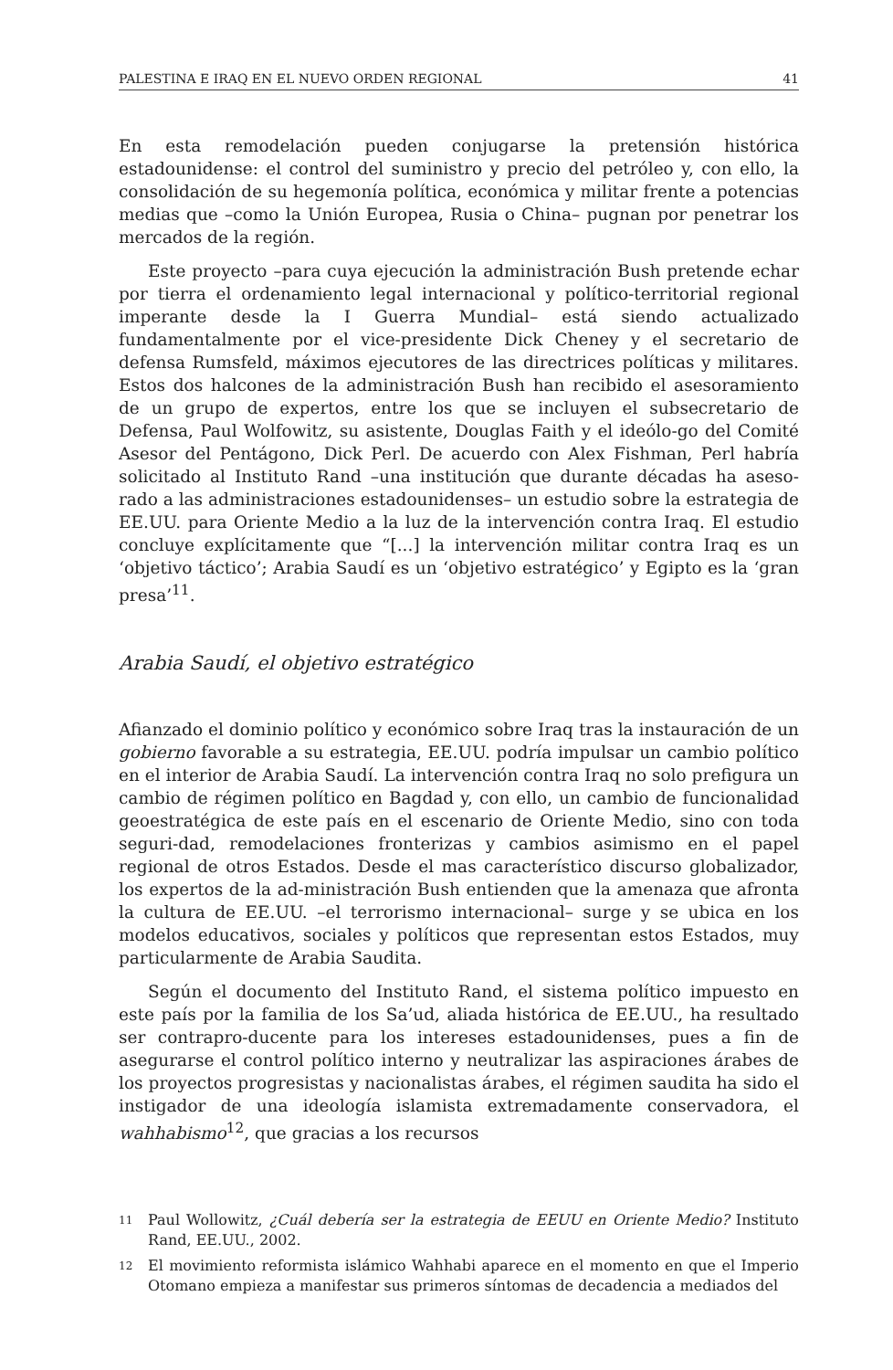PALESTINA E IRAQ EN EL NUEVO ORDEN REGIONAL 41
En esta remodelación pueden conjugarse la pretensión histórica estadounidense: el control del suministro y precio del petróleo y, con ello, la consolidación de su hegemonía política, económica y militar frente a potencias medias que –como la Unión Europea, Rusia o China– pugnan por penetrar los mercados de la región.
Este proyecto –para cuya ejecución la administración Bush pretende echar por tierra el ordenamiento legal internacional y político-territorial regional imperante desde la I Guerra Mundial– está siendo actualizado fundamentalmente por el vice-presidente Dick Cheney y el secretario de defensa Rumsfeld, máximos ejecutores de las directrices políticas y militares. Estos dos halcones de la administración Bush han recibido el asesoramiento de un grupo de expertos, entre los que se incluyen el subsecretario de Defensa, Paul Wolfowitz, su asistente, Douglas Faith y el ideólo-go del Comité Asesor del Pentágono, Dick Perl. De acuerdo con Alex Fishman, Perl habría solicitado al Instituto Rand –una institución que durante décadas ha aseso-rado a las administraciones estadounidenses– un estudio sobre la estrategia de EE.UU. para Oriente Medio a la luz de la intervención contra Iraq. El estudio concluye explícitamente que “[...] la intervención militar contra Iraq es un ‘objetivo táctico’; Arabia Saudí es un ‘objetivo estratégico’ y Egipto es la ‘gran presa’<sup>11</sup>.
Arabia Saudí, el objetivo estratégico
Afianzado el dominio político y económico sobre Iraq tras la instauración de un gobierno favorable a su estrategia, EE.UU. podría impulsar un cambio político en el interior de Arabia Saudí. La intervención contra Iraq no solo prefigura un cambio de régimen político en Bagdad y, con ello, un cambio de funcionalidad geoestratégica de este país en el escenario de Oriente Medio, sino con toda seguri-dad, remodelaciones fronterizas y cambios asimismo en el papel regional de otros Estados. Desde el mas característico discurso globalizador, los expertos de la ad-ministración Bush entienden que la amenaza que afronta la cultura de EE.UU. –el terrorismo internacional– surge y se ubica en los modelos educativos, sociales y políticos que representan estos Estados, muy particularmente de Arabia Saudita.
Según el documento del Instituto Rand, el sistema político impuesto en este país por la familia de los Sa’ud, aliada histórica de EE.UU., ha resultado ser contrapro-ducente para los intereses estadounidenses, pues a fin de asegurarse el control político interno y neutralizar las aspiraciones árabes de los proyectos progresistas y nacionalistas árabes, el régimen saudita ha sido el instigador de una ideología islamista extremadamente conservadora, el wahhabismo<sup>12</sup>, que gracias a los recursos
11 Paul Wollowitz, ¿Cuál debería ser la estrategia de EEUU en Oriente Medio? Instituto Rand, EE.UU., 2002.
12 El movimiento reformista islámico Wahhabi aparece en el momento en que el Imperio Otomano empieza a manifestar sus primeros síntomas de decadencia a mediados del